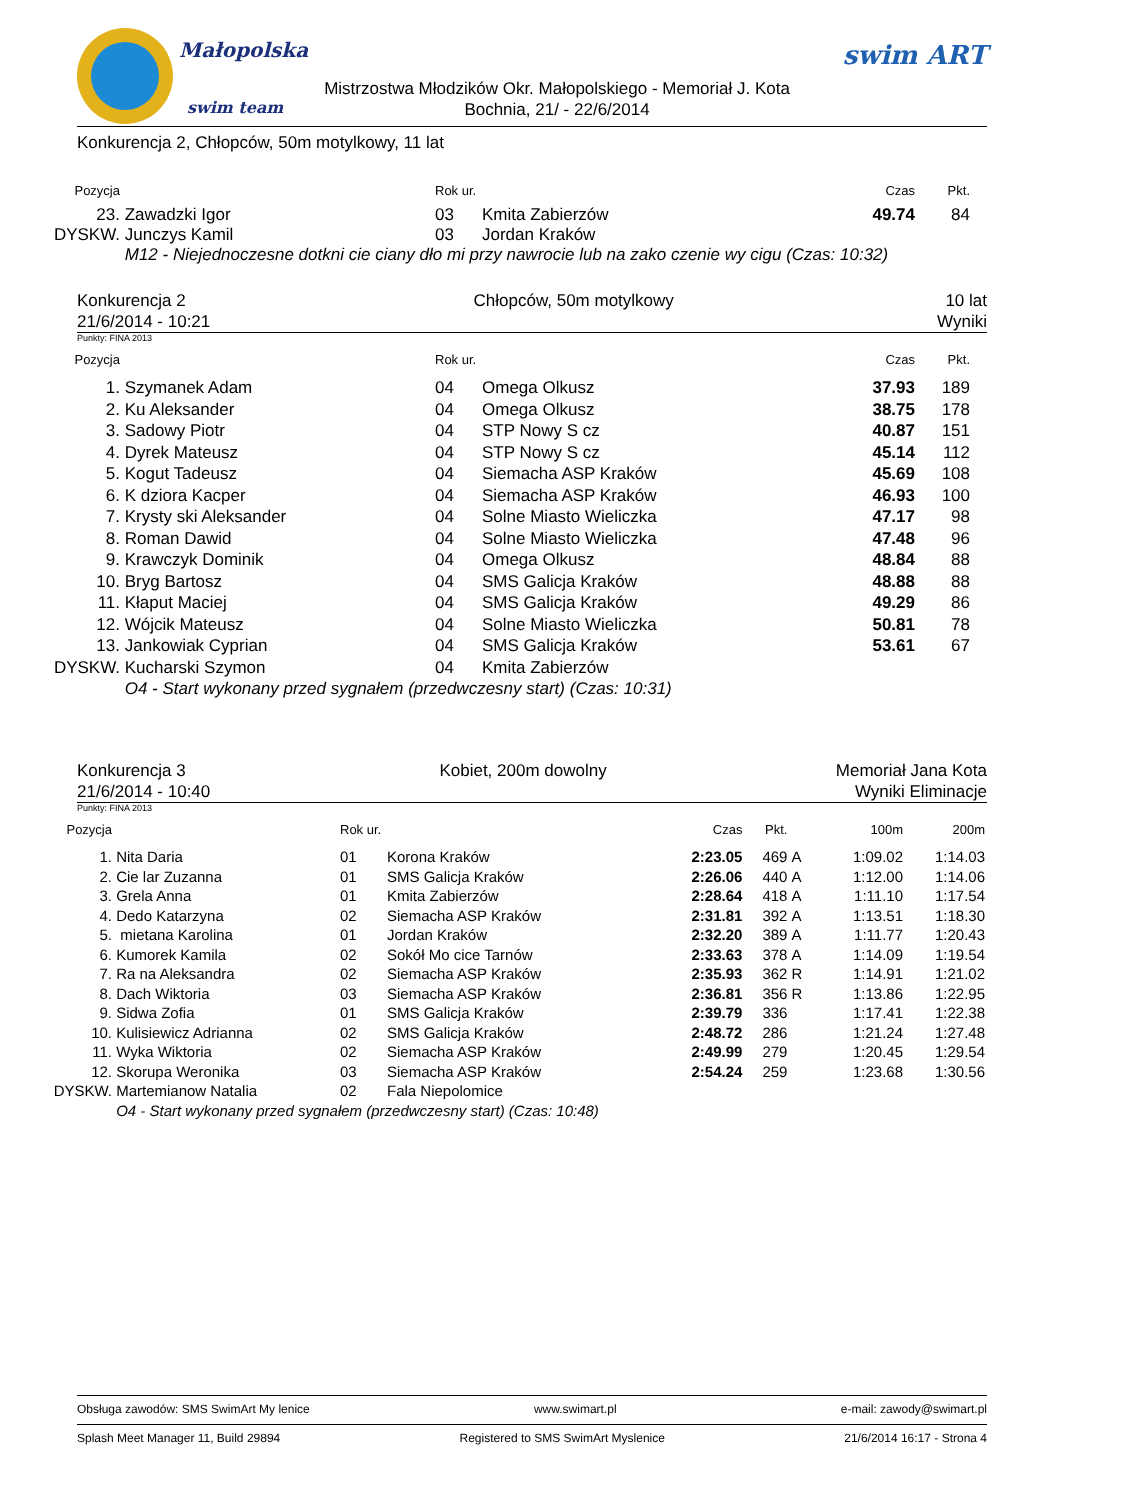Małopolska
swim team
Mistrzostwa Młodzików Okr. Małopolskiego - Memoriał J. Kota
Bochnia, 21/ - 22/6/2014
swim ART
Konkurencja 2, Chłopców, 50m motylkowy, 11 lat
| Pozycja | | Rok ur. | | Czas | Pkt. |
| 23. | Zawadzki Igor | 03 | Kmita Zabierzów | 49.74 | 84 |
| DYSKW. | Junczys Kamil | 03 | Jordan Kraków | | |
| | M12 - Niejednoczesne dotkni cie ciany dło mi przy nawrocie lub na zako czenie wy cigu (Czas: 10:32) | | | | |
Konkurencja 2
21/6/2014 - 10:21 Chłopców, 50m motylkowy 10 lat
Wyniki
Punkty: FINA 2013
| Pozycja | | Rok ur. | | Czas | Pkt. |
| 1. | Szymanek Adam | 04 | Omega Olkusz | 37.93 | 189 |
| 2. | Ku Aleksander | 04 | Omega Olkusz | 38.75 | 178 |
| 3. | Sadowy Piotr | 04 | STP Nowy S cz | 40.87 | 151 |
| 4. | Dyrek Mateusz | 04 | STP Nowy S cz | 45.14 | 112 |
| 5. | Kogut Tadeusz | 04 | Siemacha ASP Kraków | 45.69 | 108 |
| 6. | K dziora Kacper | 04 | Siemacha ASP Kraków | 46.93 | 100 |
| 7. | Krysty ski Aleksander | 04 | Solne Miasto Wieliczka | 47.17 | 98 |
| 8. | Roman Dawid | 04 | Solne Miasto Wieliczka | 47.48 | 96 |
| 9. | Krawczyk Dominik | 04 | Omega Olkusz | 48.84 | 88 |
| 10. | Bryg Bartosz | 04 | SMS Galicja Kraków | 48.88 | 88 |
| 11. | Kłaput Maciej | 04 | SMS Galicja Kraków | 49.29 | 86 |
| 12. | Wójcik Mateusz | 04 | Solne Miasto Wieliczka | 50.81 | 78 |
| 13. | Jankowiak Cyprian | 04 | SMS Galicja Kraków | 53.61 | 67 |
| DYSKW. | Kucharski Szymon | 04 | Kmita Zabierzów | | |
| | O4 - Start wykonany przed sygnałem (przedwczesny start) (Czas: 10:31) | | | | |
Konkurencja 3
21/6/2014 - 10:40 Kobiet, 200m dowolny Memoriał Jana Kota
Wyniki Eliminacje
Punkty: FINA 2013
| Pozycja | | Rok ur. | | Czas | Pkt. | | 100m | 200m |
| 1. | Nita Daria | 01 | Korona Kraków | 2:23.05 | 469 | A | 1:09.02 | 1:14.03 |
| 2. | Cie lar Zuzanna | 01 | SMS Galicja Kraków | 2:26.06 | 440 | A | 1:12.00 | 1:14.06 |
| 3. | Grela Anna | 01 | Kmita Zabierzów | 2:28.64 | 418 | A | 1:11.10 | 1:17.54 |
| 4. | Dedo Katarzyna | 02 | Siemacha ASP Kraków | 2:31.81 | 392 | A | 1:13.51 | 1:18.30 |
| 5. | mietana Karolina | 01 | Jordan Kraków | 2:32.20 | 389 | A | 1:11.77 | 1:20.43 |
| 6. | Kumorek Kamila | 02 | Sokół Mo cice Tarnów | 2:33.63 | 378 | A | 1:14.09 | 1:19.54 |
| 7. | Ra na Aleksandra | 02 | Siemacha ASP Kraków | 2:35.93 | 362 | R | 1:14.91 | 1:21.02 |
| 8. | Dach Wiktoria | 03 | Siemacha ASP Kraków | 2:36.81 | 356 | R | 1:13.86 | 1:22.95 |
| 9. | Sidwa Zofia | 01 | SMS Galicja Kraków | 2:39.79 | 336 | | 1:17.41 | 1:22.38 |
| 10. | Kulisiewicz Adrianna | 02 | SMS Galicja Kraków | 2:48.72 | 286 | | 1:21.24 | 1:27.48 |
| 11. | Wyka Wiktoria | 02 | Siemacha ASP Kraków | 2:49.99 | 279 | | 1:20.45 | 1:29.54 |
| 12. | Skorupa Weronika | 03 | Siemacha ASP Kraków | 2:54.24 | 259 | | 1:23.68 | 1:30.56 |
| DYSKW. | Martemianow Natalia | 02 | Fala Niepolomice | | | | | |
| | O4 - Start wykonany przed sygnałem (przedwczesny start) (Czas: 10:48) | | | | | | | |
Obsługa zawodów: SMS SwimArt My lenice www.swimart.pl e-mail: zawody@swimart.pl
Splash Meet Manager 11, Build 29894 Registered to SMS SwimArt Myslenice 21/6/2014 16:17 - Strona 4